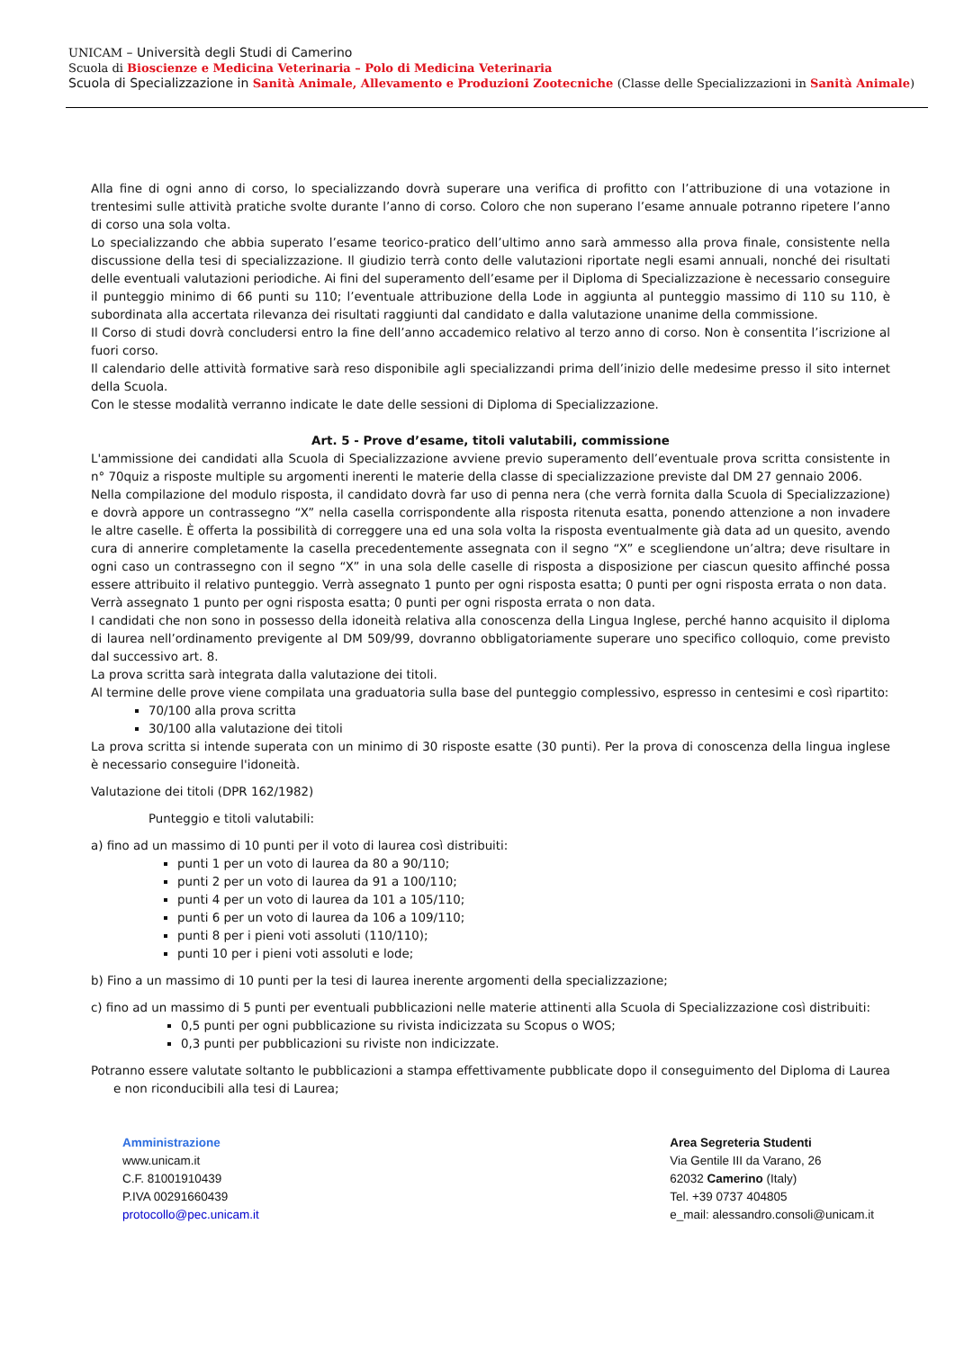UNICAM – Università degli Studi di Camerino
Scuola di Bioscienze e Medicina Veterinaria – Polo di Medicina Veterinaria
Scuola di Specializzazione in Sanità Animale, Allevamento e Produzioni Zootecniche (Classe delle Specializzazioni in Sanità Animale)
Alla fine di ogni anno di corso, lo specializzando dovrà superare una verifica di profitto con l’attribuzione di una votazione in trentesimi sulle attività pratiche svolte durante l’anno di corso. Coloro che non superano l’esame annuale potranno ripetere l’anno di corso una sola volta.
Lo specializzando che abbia superato l’esame teorico-pratico dell’ultimo anno sarà ammesso alla prova finale, consistente nella discussione della tesi di specializzazione. Il giudizio terrà conto delle valutazioni riportate negli esami annuali, nonché dei risultati delle eventuali valutazioni periodiche. Ai fini del superamento dell’esame per il Diploma di Specializzazione è necessario conseguire il punteggio minimo di 66 punti su 110; l’eventuale attribuzione della Lode in aggiunta al punteggio massimo di 110 su 110, è subordinata alla accertata rilevanza dei risultati raggiunti dal candidato e dalla valutazione unanime della commissione.
Il Corso di studi dovrà concludersi entro la fine dell’anno accademico relativo al terzo anno di corso. Non è consentita l’iscrizione al fuori corso.
Il calendario delle attività formative sarà reso disponibile agli specializzandi prima dell’inizio delle medesime presso il sito internet della Scuola.
Con le stesse modalità verranno indicate le date delle sessioni di Diploma di Specializzazione.
Art. 5 - Prove d’esame, titoli valutabili, commissione
L'ammissione dei candidati alla Scuola di Specializzazione avviene previo superamento dell’eventuale prova scritta consistente in n° 70quiz a risposte multiple su argomenti inerenti le materie della classe di specializzazione previste dal DM 27 gennaio 2006.
Nella compilazione del modulo risposta, il candidato dovrà far uso di penna nera (che verrà fornita dalla Scuola di Specializzazione) e dovrà appore un contrassegno “X” nella casella corrispondente alla risposta ritenuta esatta, ponendo attenzione a non invadere le altre caselle. È offerta la possibilità di correggere una ed una sola volta la risposta eventualmente già data ad un quesito, avendo cura di annerire completamente la casella precedentemente assegnata con il segno “X” e scegliendone un’altra; deve risultare in ogni caso un contrassegno con il segno “X” in una sola delle caselle di risposta a disposizione per ciascun quesito affinché possa essere attribuito il relativo punteggio. Verrà assegnato 1 punto per ogni risposta esatta; 0 punti per ogni risposta errata o non data.
Verrà assegnato 1 punto per ogni risposta esatta; 0 punti per ogni risposta errata o non data.
I candidati che non sono in possesso della idoneità relativa alla conoscenza della Lingua Inglese, perché hanno acquisito il diploma di laurea nell’ordinamento previgente al DM 509/99, dovranno obbligatoriamente superare uno specifico colloquio, come previsto dal successivo art. 8.
La prova scritta sarà integrata dalla valutazione dei titoli.
Al termine delle prove viene compilata una graduatoria sulla base del punteggio complessivo, espresso in centesimi e così ripartito:
70/100 alla prova scritta
30/100 alla valutazione dei titoli
La prova scritta si intende superata con un minimo di 30 risposte esatte (30 punti). Per la prova di conoscenza della lingua inglese è necessario conseguire l'idoneità.
Valutazione dei titoli (DPR 162/1982)
Punteggio e titoli valutabili:
a) fino ad un massimo di 10 punti per il voto di laurea così distribuiti:
punti 1 per un voto di laurea da 80 a 90/110;
punti 2 per un voto di laurea da 91 a 100/110;
punti 4 per un voto di laurea da 101 a 105/110;
punti 6 per un voto di laurea da 106 a 109/110;
punti 8 per i pieni voti assoluti (110/110);
punti 10 per i pieni voti assoluti e lode;
b) Fino a un massimo di 10 punti per la tesi di laurea inerente argomenti della specializzazione;
c) fino ad un massimo di 5 punti per eventuali pubblicazioni nelle materie attinenti alla Scuola di Specializzazione così distribuiti:
0,5 punti per ogni pubblicazione su rivista indicizzata su Scopus o WOS;
0,3 punti per pubblicazioni su riviste non indicizzate.
Potranno essere valutate soltanto le pubblicazioni a stampa effettivamente pubblicate dopo il conseguimento del Diploma di Laurea e non riconducibili alla tesi di Laurea;
Amministrazione
www.unicam.it
C.F. 81001910439
P.IVA 00291660439
protocollo@pec.unicam.it
Area Segreteria Studenti
Via Gentile III da Varano, 26
62032 Camerino (Italy)
Tel. +39 0737 404805
e_mail: alessandro.consoli@unicam.it